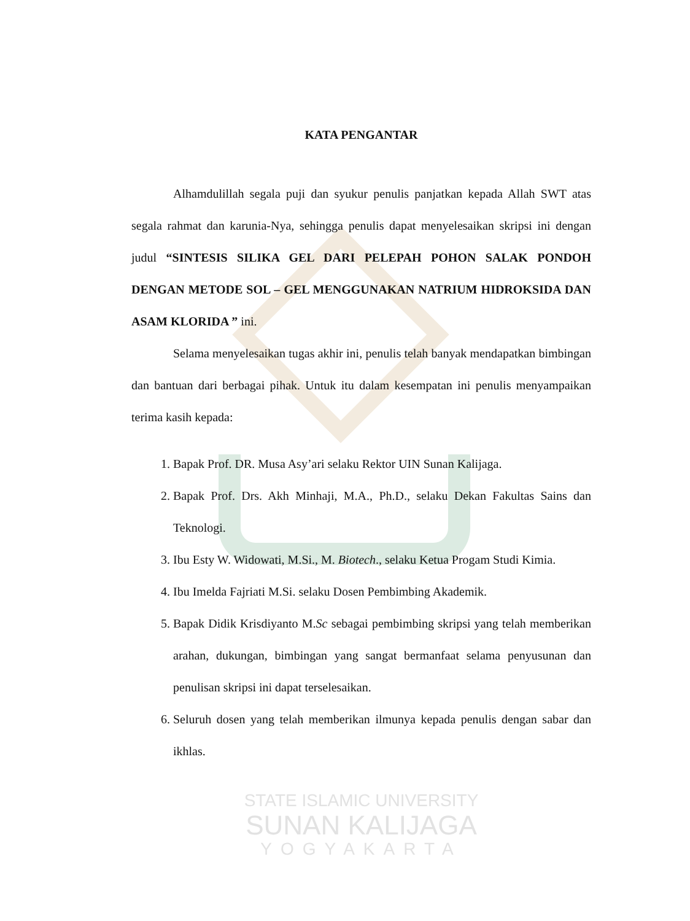KATA PENGANTAR
Alhamdulillah segala puji dan syukur penulis panjatkan kepada Allah SWT atas segala rahmat dan karunia-Nya, sehingga penulis dapat menyelesaikan skripsi ini dengan judul “SINTESIS SILIKA GEL DARI PELEPAH POHON SALAK PONDOH DENGAN METODE SOL – GEL MENGGUNAKAN NATRIUM HIDROKSIDA DAN ASAM KLORIDA ” ini.
Selama menyelesaikan tugas akhir ini, penulis telah banyak mendapatkan bimbingan dan bantuan dari berbagai pihak. Untuk itu dalam kesempatan ini penulis menyampaikan terima kasih kepada:
1. Bapak Prof. DR. Musa Asy’ari selaku Rektor UIN Sunan Kalijaga.
2. Bapak Prof. Drs. Akh Minhaji, M.A., Ph.D., selaku Dekan Fakultas Sains dan Teknologi.
3. Ibu Esty W. Widowati, M.Si., M. Biotech., selaku Ketua Progam Studi Kimia.
4. Ibu Imelda Fajriati M.Si. selaku Dosen Pembimbing Akademik.
5. Bapak Didik Krisdiyanto M.Sc sebagai pembimbing skripsi yang telah memberikan arahan, dukungan, bimbingan yang sangat bermanfaat selama penyusunan dan penulisan skripsi ini dapat terselesaikan.
6. Seluruh dosen yang telah memberikan ilmunya kepada penulis dengan sabar dan ikhlas.
STATE ISLAMIC UNIVERSITY
SUNAN KALIJAGA
YOGYAKARTA